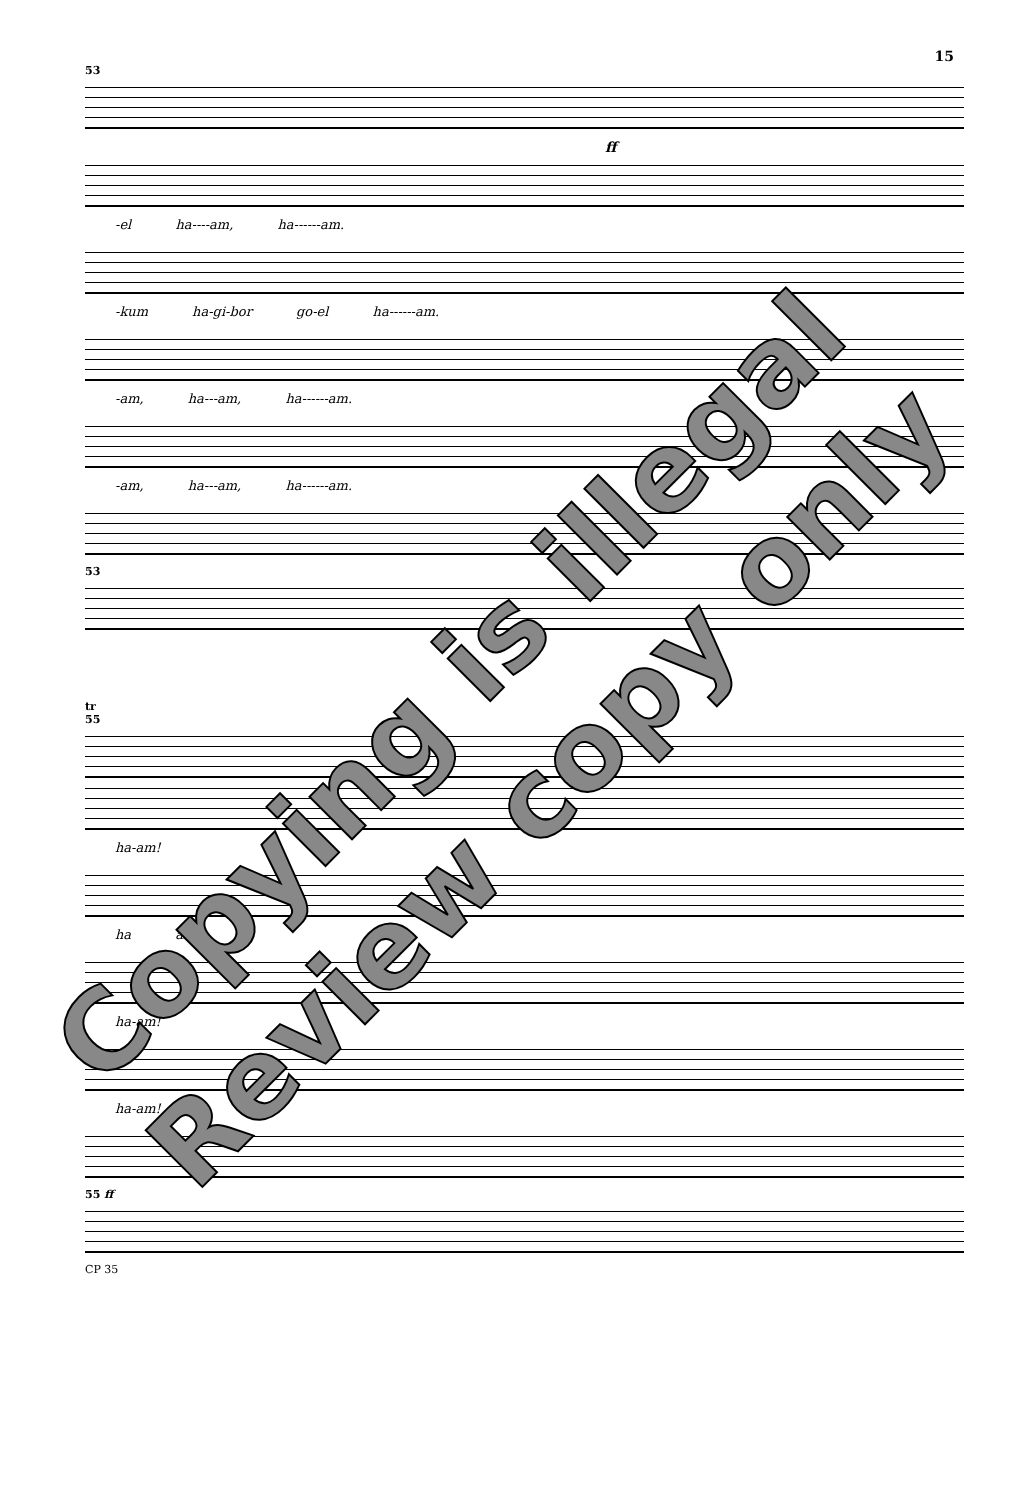15
53
ff
-el ha----am, ha------am.
-kum ha-gi-bor go-el ha------am.
-am, ha---am, ha------am.
-am, ha---am, ha------am.
53
tr
55
ha-am!
ha am!
ha-am!
ha-am!
55 ff
CP 35
Copying is illegal
Review copy only